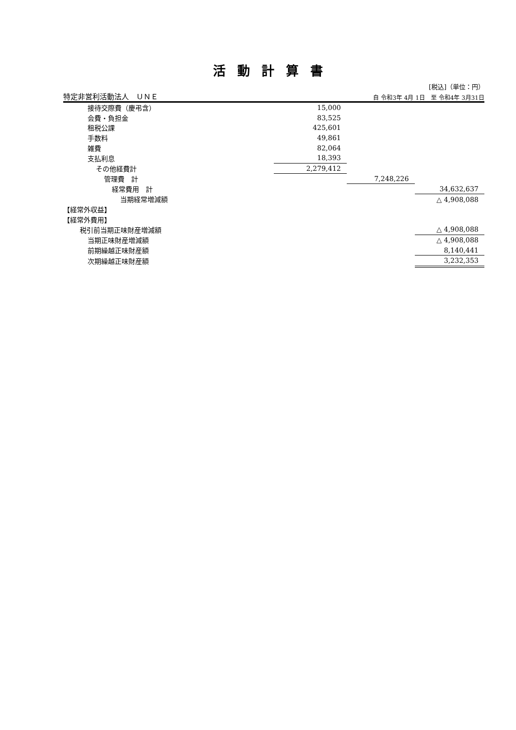活動計算書
[税込]（単位：円）
特定非営利活動法人　ＵＮＥ 自 令和3年 4月 1日　至 令和4年 3月31日
| 接待交際費（慶弔含） | 15,000 | | |
| 会費・負担金 | 83,525 | | |
| 租税公課 | 425,601 | | |
| 手数料 | 49,861 | | |
| 雑費 | 82,064 | | |
| 支払利息 | 18,393 | | |
| その他経費計 | 2,279,412 | | |
| 管理費 計 | | 7,248,226 | |
| 経常費用 計 | | | 34,632,637 |
| 当期経常増減額 | | | △ 4,908,088 |
| 【経常外収益】 | | | |
| 【経常外費用】 | | | |
| 税引前当期正味財産増減額 | | | △ 4,908,088 |
| 当期正味財産増減額 | | | △ 4,908,088 |
| 前期繰越正味財産額 | | | 8,140,441 |
| 次期繰越正味財産額 | | | 3,232,353 |